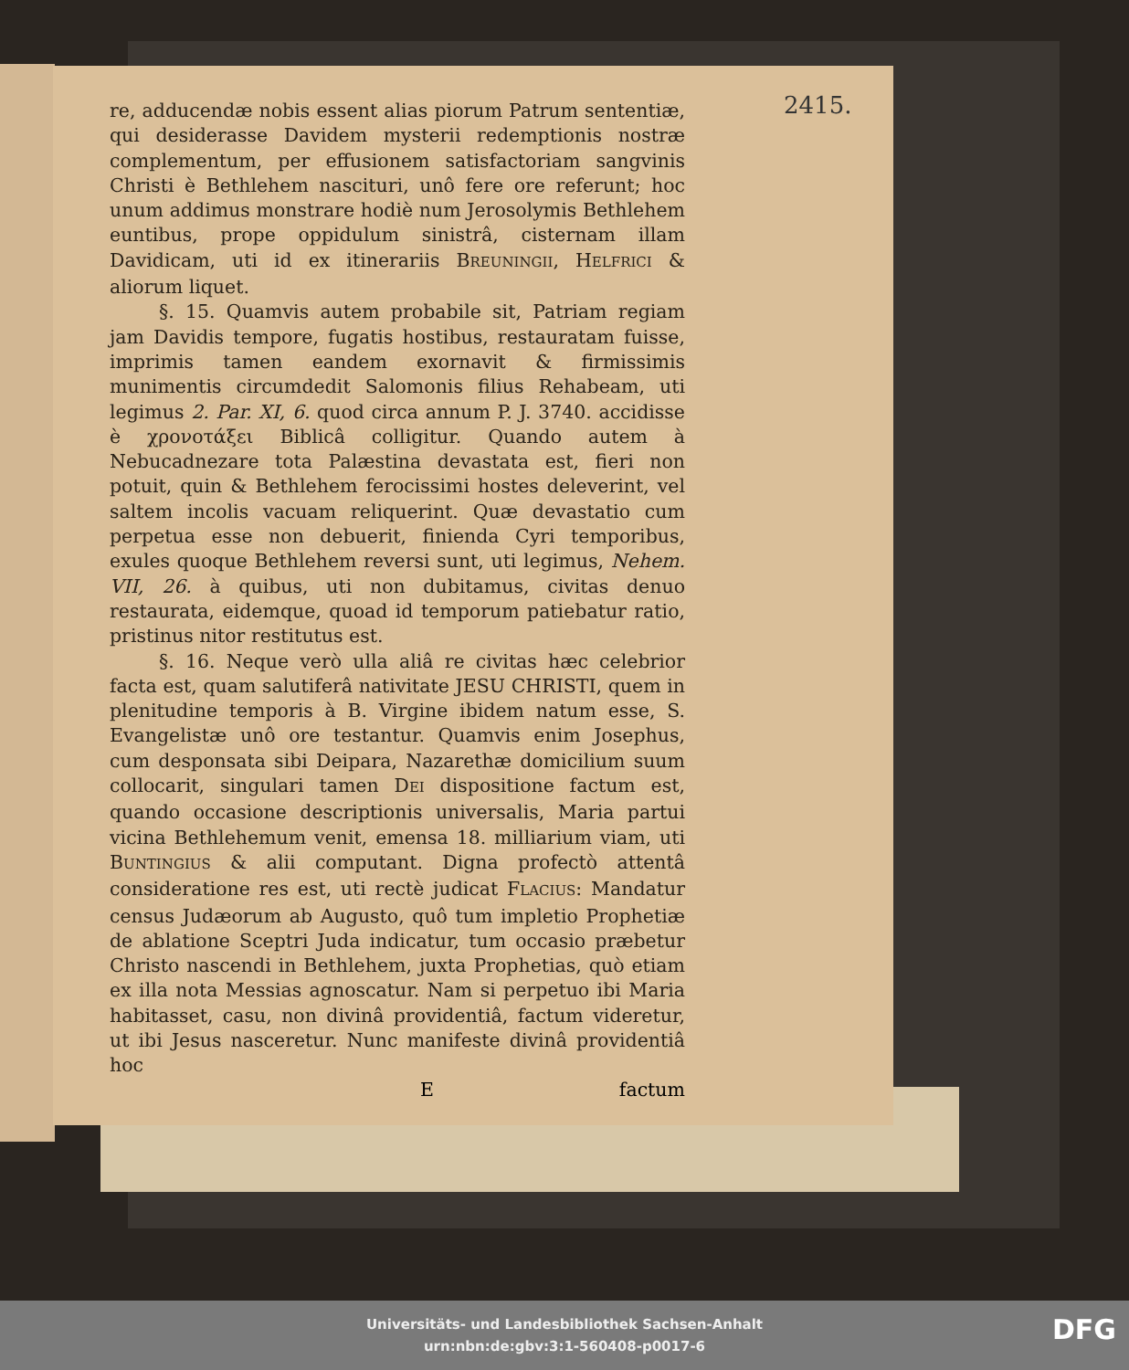2415.
re, adducendæ nobis essent alias piorum Patrum sententiæ, qui desiderasse Davidem mysterii redemptionis nostræ complementum, per effusionem satisfactoriam sangvinis Christi è Bethlehem nasci­turi, unô fere ore referunt; hoc unum addimus monstrare hodiè num Jerosolymis Bethlehem euntibus, prope oppidulum sinistrâ, cisternam illam Davidicam, uti id ex itinerariis BREUNINGII, HELFRICI & aliorum liquet.
§. 15. Quamvis autem probabile sit, Patriam regiam jam Davidis tempore, fugatis hostibus, restauratam fuisse, imprimis tamen eandem exornavit & firmissimis munimentis circumdedit Salomonis filius Rehabeam, uti legimus 2. Par. XI, 6. quod circa annum P. J. 3740. accidisse è χρονοτάξει Biblicâ colligitur. Quando autem à Nebucadnezare tota Palæstina devastata est, fieri non potuit, quin & Bethlehem ferocissimi hostes deleverint, vel saltem incolis vacuam reliquerint. Quæ devastatio cum perpetua esse non debuerit, finienda Cyri temporibus, exules quoque Bethlehem reversi sunt, uti legimus, Nehem. VII, 26. à quibus, uti non dubitamus, civitas denuo restaurata, eidemque, quoad id temporum patiebatur ratio, pristinus nitor restitutus est.
§. 16. Neque verò ulla aliâ re civitas hæc celebrior facta est, quam salutiferâ nativitate JESU CHRISTI, quem in plenitudine temporis à B. Virgine ibidem natum esse, S. Evangelistæ unô ore testantur. Quamvis enim Josephus, cum desponsata sibi Deipara, Nazarethæ domicilium suum collocarit, singulari tamen DEI dispositione factum est, quando occasione descriptionis universalis, Maria partui vicina Bethlehemum venit, emensa 18. milliarium viam, uti BUNTINGIUS & alii computant. Digna profectò attentâ consideratione res est, uti rectè judicat FLACIUS: Mandatur census Judæorum ab Augusto, quô tum impletio Prophetiæ de ablatione Sceptri Juda indicatur, tum occasio præbetur Christo nascendi in Bethlehem, juxta Prophetias, quò etiam ex illa nota Messias agnoscatur. Nam si perpetuo ibi Maria habitasset, casu, non divinâ providentiâ, factum videretur, ut ibi Jesus nasceretur. Nunc manifeste divinâ providentiâ hoc
E factum
Universitäts- und Landesbibliothek Sachsen-Anhalt
urn:nbn:de:gbv:3:1-560408-p0017-6
DFG